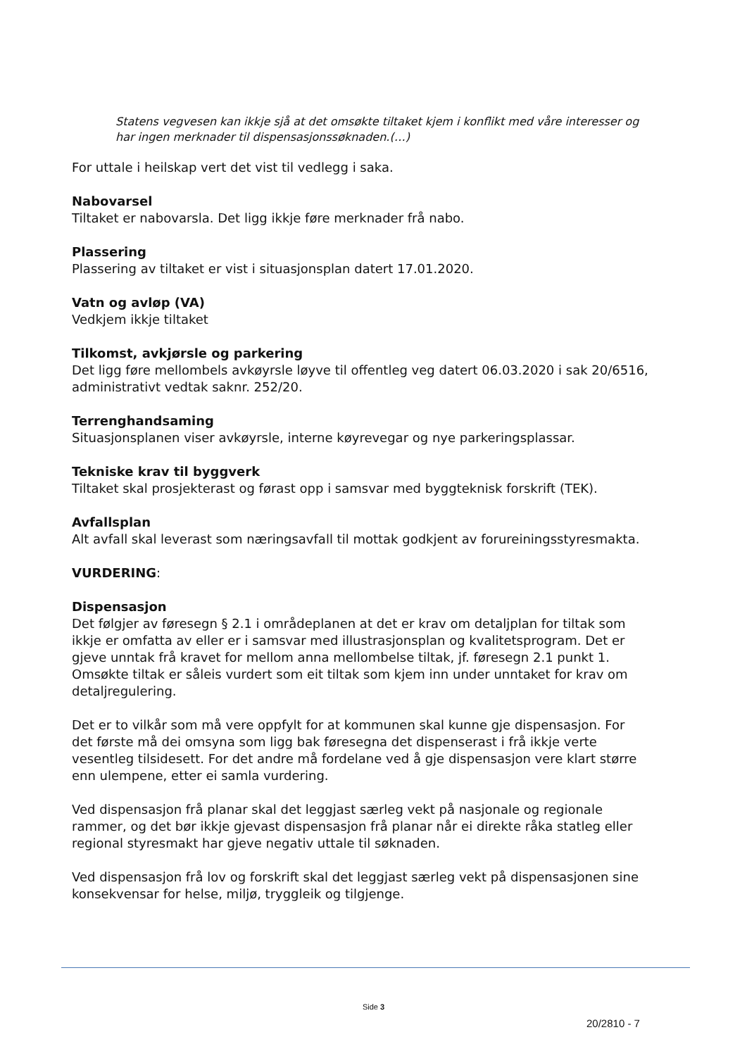Statens vegvesen kan ikkje sjå at det omsøkte tiltaket kjem i konflikt med våre interesser og har ingen merknader til dispensasjonssøknaden.(…)
For uttale i heilskap vert det vist til vedlegg i saka.
Nabovarsel
Tiltaket er nabovarsla. Det ligg ikkje føre merknader frå nabo.
Plassering
Plassering av tiltaket er vist i situasjonsplan datert 17.01.2020.
Vatn og avløp (VA)
Vedkjem ikkje tiltaket
Tilkomst, avkjørsle og parkering
Det ligg føre mellombels avkøyrsle løyve til offentleg veg datert 06.03.2020 i sak 20/6516, administrativt vedtak saknr. 252/20.
Terrenghandsaming
Situasjonsplanen viser avkøyrsle, interne køyrevegar og nye parkeringsplassar.
Tekniske krav til byggverk
Tiltaket skal prosjekterast og førast opp i samsvar med byggteknisk forskrift (TEK).
Avfallsplan
Alt avfall skal leverast som næringsavfall til mottak godkjent av forureiningsstyresmakta.
VURDERING:
Dispensasjon
Det følgjer av føresegn § 2.1 i områdeplanen at det er krav om detaljplan for tiltak som ikkje er omfatta av eller er i samsvar med illustrasjonsplan og kvalitetsprogram. Det er gjeve unntak frå kravet for mellom anna mellombelse tiltak, jf. føresegn 2.1 punkt 1. Omsøkte tiltak er såleis vurdert som eit tiltak som kjem inn under unntaket for krav om detaljregulering.
Det er to vilkår som må vere oppfylt for at kommunen skal kunne gje dispensasjon. For det første må dei omsyna som ligg bak føresegna det dispenserast i frå ikkje verte vesentleg tilsidesett. For det andre må fordelane ved å gje dispensasjon vere klart større enn ulempene, etter ei samla vurdering.
Ved dispensasjon frå planar skal det leggjast særleg vekt på nasjonale og regionale rammer, og det bør ikkje gjevast dispensasjon frå planar når ei direkte råka statleg eller regional styresmakt har gjeve negativ uttale til søknaden.
Ved dispensasjon frå lov og forskrift skal det leggjast særleg vekt på dispensasjonen sine konsekvensar for helse, miljø, tryggleik og tilgjenge.
Side 3
20/2810 - 7